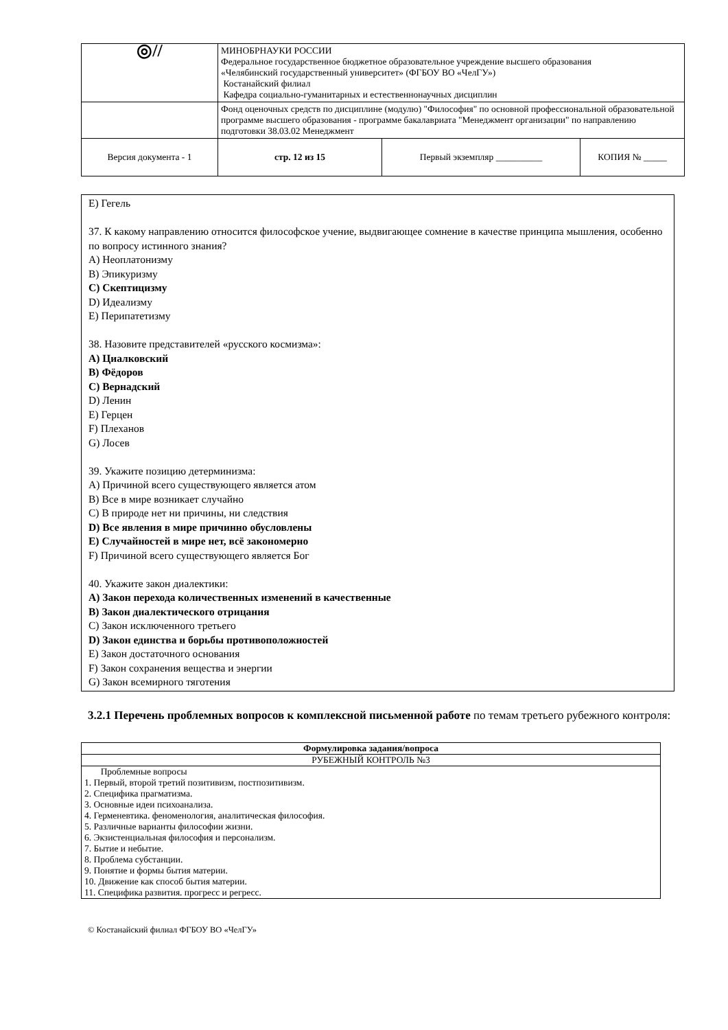| ◎// | МИНОБРНАУКИ РОССИИ Федеральное государственное бюджетное образовательное учреждение высшего образования «Челябинский государственный университет» (ФГБОУ ВО «ЧелГУ») Костанайский филиал Кафедра социально-гуманитарных и естественнонаучных дисциплин | | |
| | Фонд оценочных средств по дисциплине (модулю) "Философия" по основной профессиональной образовательной программе высшего образования - программе бакалавриата "Менеджмент организации" по направлению подготовки 38.03.02 Менеджмент | | |
| Версия документа - 1 | стр. 12 из 15 | Первый экземпляр __________ | КОПИЯ № _____ |
E) Гегель
37. К какому направлению относится философское учение, выдвигающее сомнение в качестве принципа мышления, особенно по вопросу истинного знания?
A) Неоплатонизму
B) Эпикуризму
C) Скептицизму
D) Идеализму
E) Перипатетизму
38. Назовите представителей «русского космизма»:
A) Циалковский
B) Фёдоров
C) Вернадский
D) Ленин
E) Герцен
F) Плеханов
G) Лосев
39. Укажите позицию детерминизма:
A) Причиной всего существующего является атом
B) Все в мире возникает случайно
C) В природе нет ни причины, ни следствия
D) Все явления в мире причинно обусловлены
E) Случайностей в мире нет, всё закономерно
F) Причиной всего существующего является Бог
40. Укажите закон диалектики:
A) Закон перехода количественных изменений в качественные
B) Закон диалектического отрицания
C) Закон исключенного третьего
D) Закон единства и борьбы противоположностей
E) Закон достаточного основания
F) Закон сохранения вещества и энергии
G) Закон всемирного тяготения
3.2.1 Перечень проблемных вопросов к комплексной письменной работе по темам третьего рубежного контроля:
| Формулировка задания/вопроса |
| --- |
| РУБЕЖНЫЙ КОНТРОЛЬ №3 |
| Проблемные вопросы 1. Первый, второй третий позитивизм, постпозитивизм. 2. Специфика прагматизма. 3. Основные идеи психоанализа. 4. Герменевтика. феноменология, аналитическая философия. 5. Различные варианты философии жизни. 6. Экзистенциальная философия и персонализм. 7. Бытие и небытие. 8. Проблема субстанции. 9. Понятие и формы бытия материи. 10. Движение как способ бытия материи. 11. Специфика развития. прогресс и регресс. |
© Костанайский филиал ФГБОУ ВО «ЧелГУ»